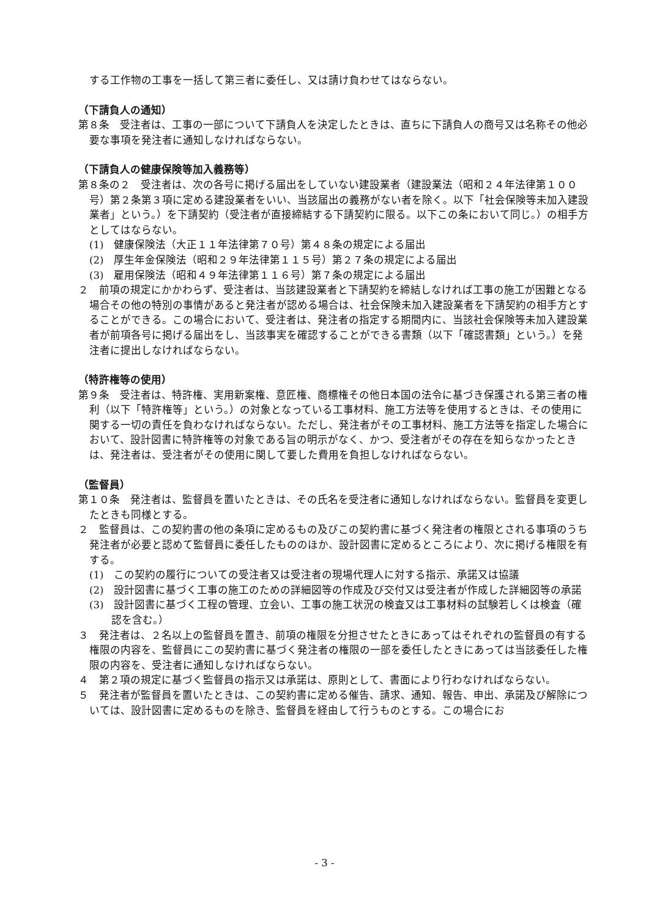する工作物の工事を一括して第三者に委任し、又は請け負わせてはならない。
（下請負人の通知）
第８条　受注者は、工事の一部について下請負人を決定したときは、直ちに下請負人の商号又は名称その他必要な事項を発注者に通知しなければならない。
（下請負人の健康保険等加入義務等）
第８条の２　受注者は、次の各号に掲げる届出をしていない建設業者（建設業法（昭和２４年法律第１００号）第２条第３項に定める建設業者をいい、当該届出の義務がない者を除く。以下「社会保険等未加入建設業者」という。）を下請契約（受注者が直接締結する下請契約に限る。以下この条において同じ。）の相手方としてはならない。
(1)　健康保険法（大正１１年法律第７０号）第４８条の規定による届出
(2)　厚生年金保険法（昭和２９年法律第１１５号）第２７条の規定による届出
(3)　雇用保険法（昭和４９年法律第１１６号）第７条の規定による届出
２　前項の規定にかかわらず、受注者は、当該建設業者と下請契約を締結しなければ工事の施工が困難となる場合その他の特別の事情があると発注者が認める場合は、社会保険未加入建設業者を下請契約の相手方とすることができる。この場合において、受注者は、発注者の指定する期間内に、当該社会保険等未加入建設業者が前項各号に掲げる届出をし、当該事実を確認することができる書類（以下「確認書類」という。）を発注者に提出しなければならない。
（特許権等の使用）
第９条　受注者は、特許権、実用新案権、意匠権、商標権その他日本国の法令に基づき保護される第三者の権利（以下「特許権等」という。）の対象となっている工事材料、施工方法等を使用するときは、その使用に関する一切の責任を負わなければならない。ただし、発注者がその工事材料、施工方法等を指定した場合において、設計図書に特許権等の対象である旨の明示がなく、かつ、受注者がその存在を知らなかったときは、発注者は、受注者がその使用に関して要した費用を負担しなければならない。
（監督員）
第１０条　発注者は、監督員を置いたときは、その氏名を受注者に通知しなければならない。監督員を変更したときも同様とする。
２　監督員は、この契約書の他の条項に定めるもの及びこの契約書に基づく発注者の権限とされる事項のうち発注者が必要と認めて監督員に委任したもののほか、設計図書に定めるところにより、次に掲げる権限を有する。
(1)　この契約の履行についての受注者又は受注者の現場代理人に対する指示、承諾又は協議
(2)　設計図書に基づく工事の施工のための詳細図等の作成及び交付又は受注者が作成した詳細図等の承諾
(3)　設計図書に基づく工程の管理、立会い、工事の施工状況の検査又は工事材料の試験若しくは検査（確認を含む。）
３　発注者は、２名以上の監督員を置き、前項の権限を分担させたときにあってはそれぞれの監督員の有する権限の内容を、監督員にこの契約書に基づく発注者の権限の一部を委任したときにあっては当該委任した権限の内容を、受注者に通知しなければならない。
４　第２項の規定に基づく監督員の指示又は承諾は、原則として、書面により行わなければならない。
５　発注者が監督員を置いたときは、この契約書に定める催告、請求、通知、報告、申出、承諾及び解除については、設計図書に定めるものを除き、監督員を経由して行うものとする。この場合にお
- 3 -